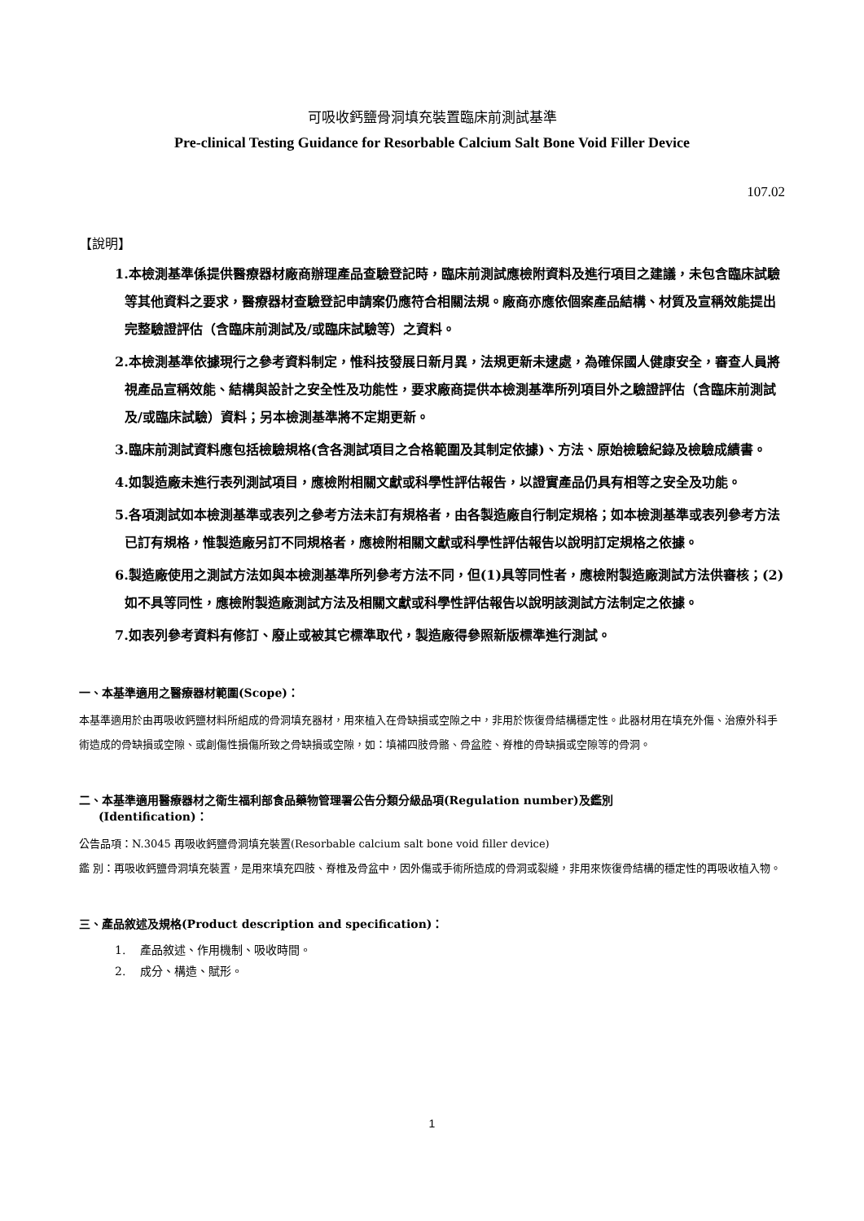可吸收鈣鹽骨洞填充裝置臨床前測試基準
Pre-clinical Testing Guidance for Resorbable Calcium Salt Bone Void Filler Device
107.02
【說明】
1.本檢測基準係提供醫療器材廠商辦理產品查驗登記時，臨床前測試應檢附資料及進行項目之建議，未包含臨床試驗等其他資料之要求，醫療器材查驗登記申請案仍應符合相關法規。廠商亦應依個案產品結構、材質及宣稱效能提出完整驗證評估（含臨床前測試及/或臨床試驗等）之資料。
2.本檢測基準依據現行之參考資料制定，惟科技發展日新月異，法規更新未逮處，為確保國人健康安全，審查人員將視產品宣稱效能、結構與設計之安全性及功能性，要求廠商提供本檢測基準所列項目外之驗證評估（含臨床前測試及/或臨床試驗）資料；另本檢測基準將不定期更新。
3.臨床前測試資料應包括檢驗規格(含各測試項目之合格範圍及其制定依據)、方法、原始檢驗紀錄及檢驗成績書。
4.如製造廠未進行表列測試項目，應檢附相關文獻或科學性評估報告，以證實產品仍具有相等之安全及功能。
5.各項測試如本檢測基準或表列之參考方法未訂有規格者，由各製造廠自行制定規格；如本檢測基準或表列參考方法已訂有規格，惟製造廠另訂不同規格者，應檢附相關文獻或科學性評估報告以說明訂定規格之依據。
6.製造廠使用之測試方法如與本檢測基準所列參考方法不同，但(1)具等同性者，應檢附製造廠測試方法供審核；(2)如不具等同性，應檢附製造廠測試方法及相關文獻或科學性評估報告以說明該測試方法制定之依據。
7.如表列參考資料有修訂、廢止或被其它標準取代，製造廠得參照新版標準進行測試。
一、本基準適用之醫療器材範圍(Scope)：
本基準適用於由再吸收鈣鹽材料所組成的骨洞填充器材，用來植入在骨缺損或空隙之中，非用於恢復骨結構穩定性。此器材用在填充外傷、治療外科手術造成的骨缺損或空隙、或創傷性損傷所致之骨缺損或空隙，如：填補四肢骨骼、骨盆腔、脊椎的骨缺損或空隙等的骨洞。
二、本基準適用醫療器材之衛生福利部食品藥物管理署公告分類分級品項(Regulation number)及鑑別
(Identification)：
公告品項：N.3045 再吸收鈣鹽骨洞填充裝置(Resorbable calcium salt bone void filler device)
鑑 別：再吸收鈣鹽骨洞填充裝置，是用來填充四肢、脊椎及骨盆中，因外傷或手術所造成的骨洞或裂縫，非用來恢復骨結構的穩定性的再吸收植入物。
三、產品敘述及規格(Product description and specification)：
1. 產品敘述、作用機制、吸收時間。
2. 成分、構造、賦形。
1